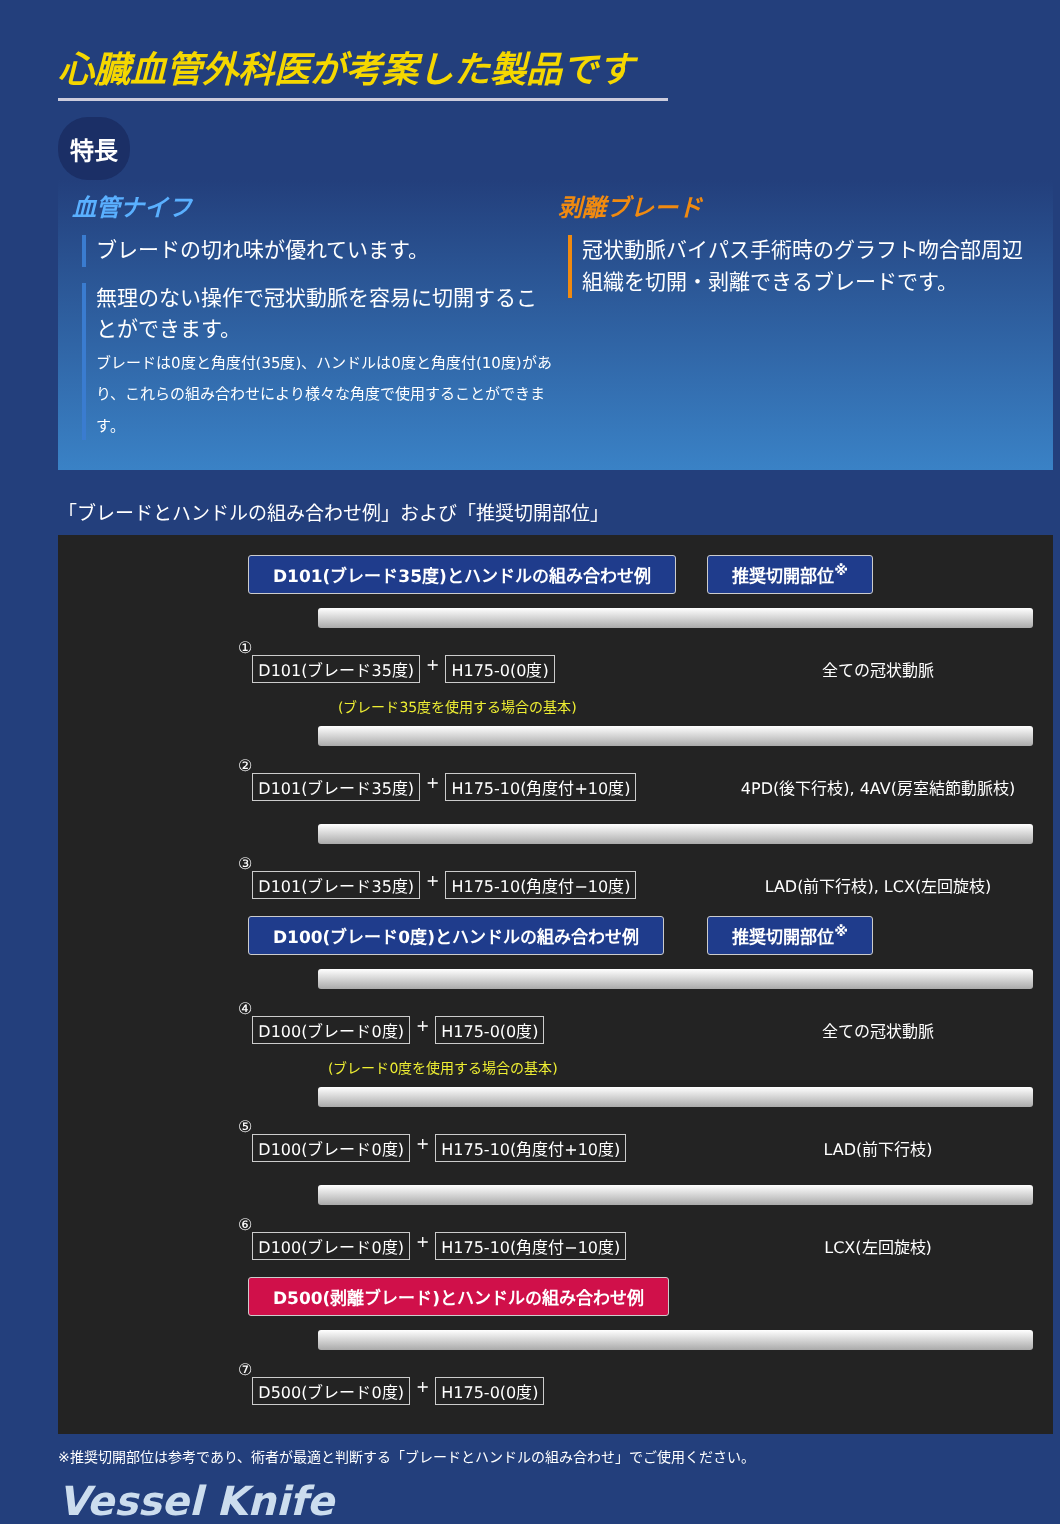心臓血管外科医が考案した製品です
特長
血管ナイフ
ブレードの切れ味が優れています。
無理のない操作で冠状動脈を容易に切開することができます。
ブレードは0度と角度付(35度)、ハンドルは0度と角度付(10度)があり、これらの組み合わせにより様々な角度で使用することができます。
剥離ブレード
冠状動脈バイパス手術時のグラフト吻合部周辺組織を切開・剥離できるブレードです。
「ブレードとハンドルの組み合わせ例」および「推奨切開部位」
D101(ブレード35度)とハンドルの組み合わせ例 推奨切開部位<sup>※</sup>
①
D101(ブレード35度) + H175-0(0度) 全ての冠状動脈
(ブレード35度を使用する場合の基本)
②
D101(ブレード35度) + H175-10(角度付+10度)
4PD(後下行枝), 4AV(房室結節動脈枝)
③
D101(ブレード35度) + H175-10(角度付−10度)
LAD(前下行枝), LCX(左回旋枝)
D100(ブレード0度)とハンドルの組み合わせ例 推奨切開部位<sup>※</sup>
④
D100(ブレード0度) + H175-0(0度) 全ての冠状動脈
(ブレード0度を使用する場合の基本)
⑤
D100(ブレード0度) + H175-10(角度付+10度)
LAD(前下行枝)
⑥
D100(ブレード0度) + H175-10(角度付−10度)
LCX(左回旋枝)
D500(剥離ブレード)とハンドルの組み合わせ例
⑦
D500(ブレード0度) + H175-0(0度)
※推奨切開部位は参考であり、術者が最適と判断する「ブレードとハンドルの組み合わせ」でご使用ください。
Vessel Knife